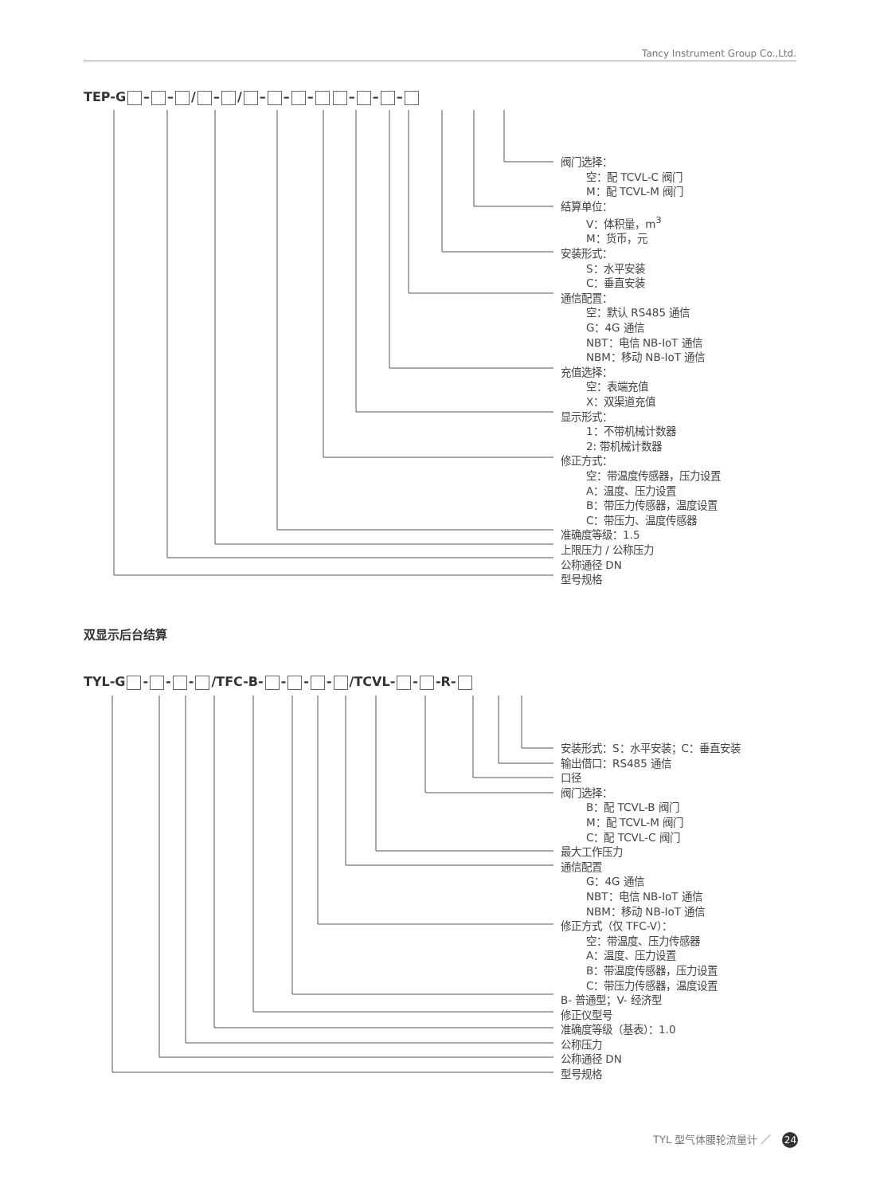Tancy Instrument Group Co.,Ltd.
TEP-G – – / – / – – – – – –
阀门选择：
空：配 TCVL-C 阀门
M：配 TCVL-M 阀门
结算单位：
V：体积量，m<sup>3</sup>
M：货币，元
安装形式：
S：水平安装
C：垂直安装
通信配置：
空：默认 RS485 通信
G：4G 通信
NBT：电信 NB-IoT 通信
NBM：移动 NB-IoT 通信
充值选择：
空：表端充值
X：双渠道充值
显示形式：
1：不带机械计数器
2: 带机械计数器
修正方式：
空：带温度传感器，压力设置
A：温度、压力设置
B：带压力传感器，温度设置
C：带压力、温度传感器
准确度等级：1.5
上限压力 / 公称压力
公称通径 DN
型号规格
双显示后台结算
TYL-G - - - /TFC-B- - - - /TCVL- - -R-
安装形式：S：水平安装；C：垂直安装
输出借口：RS485 通信
口径
阀门选择：
B：配 TCVL-B 阀门
M：配 TCVL-M 阀门
C：配 TCVL-C 阀门
最大工作压力
通信配置
G：4G 通信
NBT：电信 NB-IoT 通信
NBM：移动 NB-IoT 通信
修正方式（仅 TFC-V）：
空：带温度、压力传感器
A：温度、压力设置
B：带温度传感器，压力设置
C：带压力传感器，温度设置
B- 普通型；V- 经济型
修正仪型号
准确度等级（基表）：1.0
公称压力
公称通径 DN
型号规格
TYL 型气体腰轮流量计 ／ 24